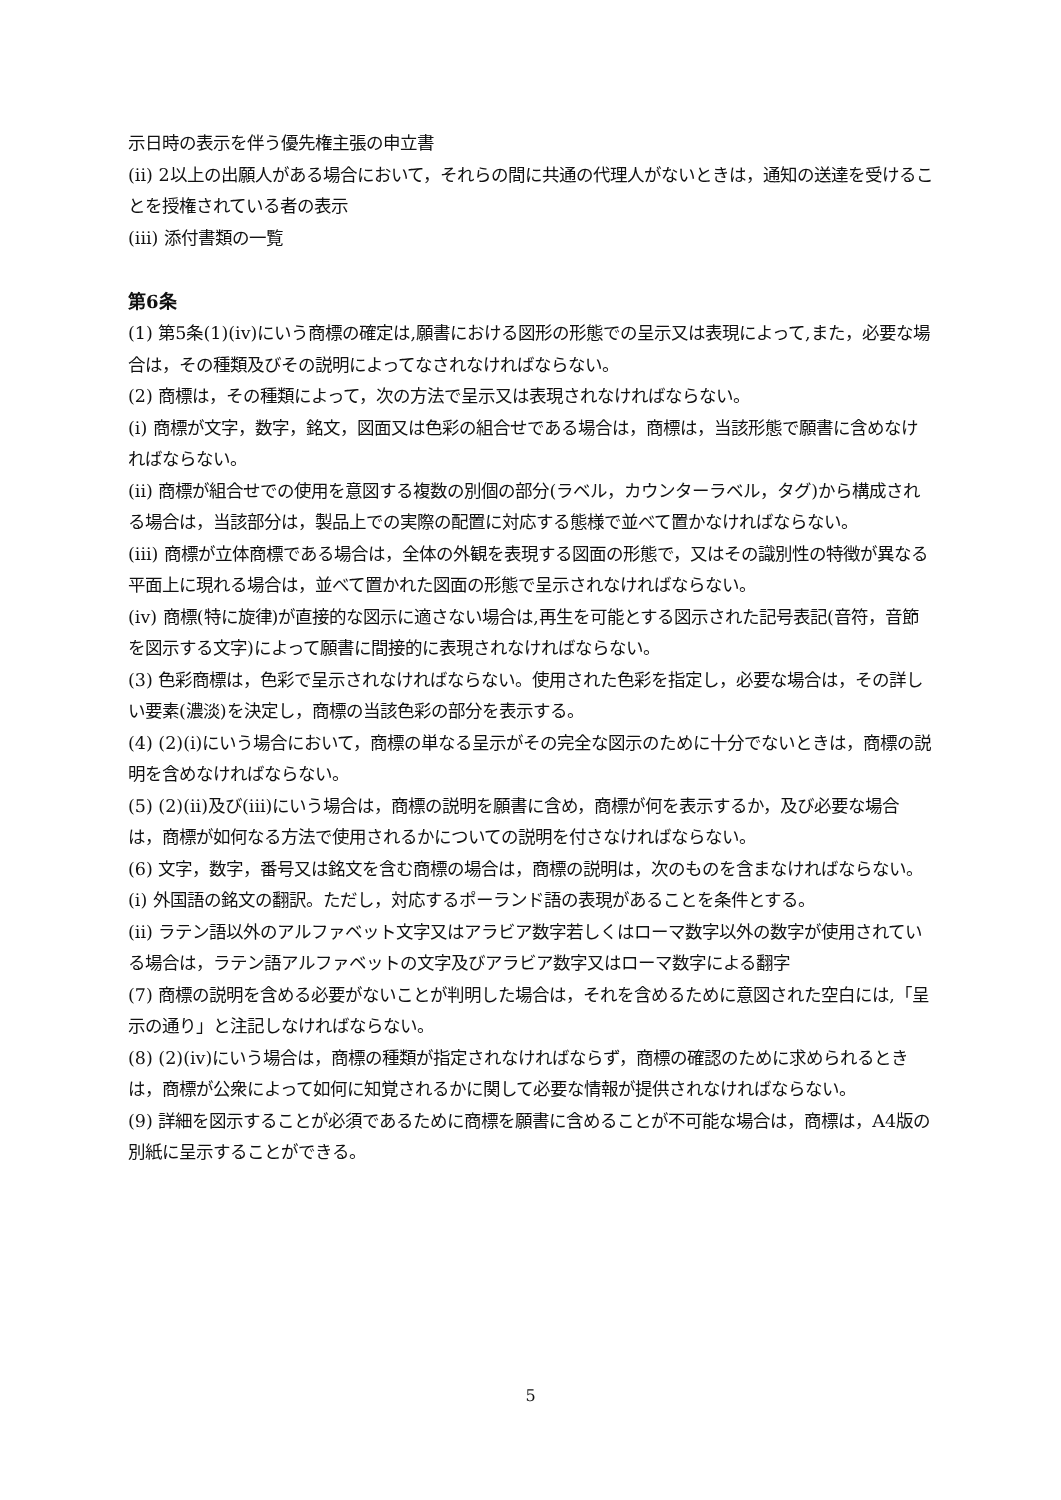示日時の表示を伴う優先権主張の申立書
(ii) 2以上の出願人がある場合において，それらの間に共通の代理人がないときは，通知の送達を受けることを授権されている者の表示
(iii) 添付書類の一覧
第6条
(1) 第5条(1)(iv)にいう商標の確定は,願書における図形の形態での呈示又は表現によって,また，必要な場合は，その種類及びその説明によってなされなければならない。
(2) 商標は，その種類によって，次の方法で呈示又は表現されなければならない。
(i) 商標が文字，数字，銘文，図面又は色彩の組合せである場合は，商標は，当該形態で願書に含めなければならない。
(ii) 商標が組合せでの使用を意図する複数の別個の部分(ラベル，カウンターラベル，タグ)から構成される場合は，当該部分は，製品上での実際の配置に対応する態様で並べて置かなければならない。
(iii) 商標が立体商標である場合は，全体の外観を表現する図面の形態で，又はその識別性の特徴が異なる平面上に現れる場合は，並べて置かれた図面の形態で呈示されなければならない。
(iv) 商標(特に旋律)が直接的な図示に適さない場合は,再生を可能とする図示された記号表記(音符，音節を図示する文字)によって願書に間接的に表現されなければならない。
(3) 色彩商標は，色彩で呈示されなければならない。使用された色彩を指定し，必要な場合は，その詳しい要素(濃淡)を決定し，商標の当該色彩の部分を表示する。
(4) (2)(i)にいう場合において，商標の単なる呈示がその完全な図示のために十分でないときは，商標の説明を含めなければならない。
(5) (2)(ii)及び(iii)にいう場合は，商標の説明を願書に含め，商標が何を表示するか，及び必要な場合は，商標が如何なる方法で使用されるかについての説明を付さなければならない。
(6) 文字，数字，番号又は銘文を含む商標の場合は，商標の説明は，次のものを含まなければならない。
(i) 外国語の銘文の翻訳。ただし，対応するポーランド語の表現があることを条件とする。
(ii) ラテン語以外のアルファベット文字又はアラビア数字若しくはローマ数字以外の数字が使用されている場合は，ラテン語アルファベットの文字及びアラビア数字又はローマ数字による翻字
(7) 商標の説明を含める必要がないことが判明した場合は，それを含めるために意図された空白には,「呈示の通り」と注記しなければならない。
(8) (2)(iv)にいう場合は，商標の種類が指定されなければならず，商標の確認のために求められるときは，商標が公衆によって如何に知覚されるかに関して必要な情報が提供されなければならない。
(9) 詳細を図示することが必須であるために商標を願書に含めることが不可能な場合は，商標は，A4版の別紙に呈示することができる。
5